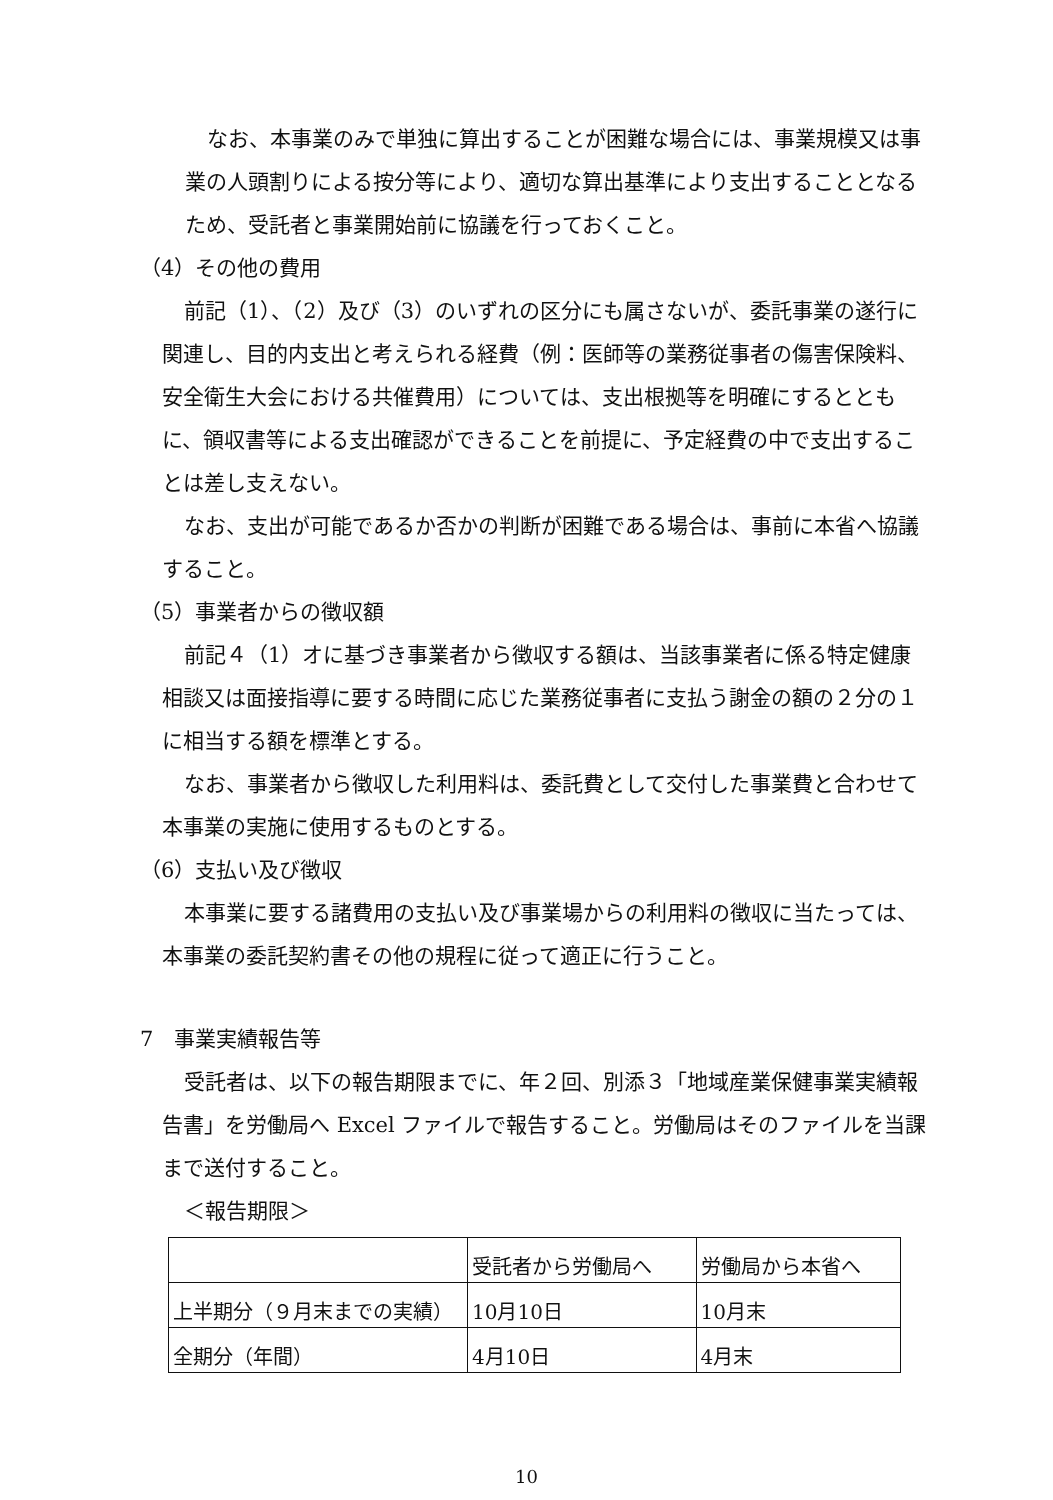なお、本事業のみで単独に算出することが困難な場合には、事業規模又は事業の人頭割りによる按分等により、適切な算出基準により支出することとなるため、受託者と事業開始前に協議を行っておくこと。
（4）その他の費用
前記（1）、（2）及び（3）のいずれの区分にも属さないが、委託事業の遂行に関連し、目的内支出と考えられる経費（例：医師等の業務従事者の傷害保険料、安全衛生大会における共催費用）については、支出根拠等を明確にするとともに、領収書等による支出確認ができることを前提に、予定経費の中で支出することは差し支えない。
なお、支出が可能であるか否かの判断が困難である場合は、事前に本省へ協議すること。
（5）事業者からの徴収額
前記４（1）オに基づき事業者から徴収する額は、当該事業者に係る特定健康相談又は面接指導に要する時間に応じた業務従事者に支払う謝金の額の２分の１に相当する額を標準とする。
なお、事業者から徴収した利用料は、委託費として交付した事業費と合わせて本事業の実施に使用するものとする。
（6）支払い及び徴収
本事業に要する諸費用の支払い及び事業場からの利用料の徴収に当たっては、本事業の委託契約書その他の規程に従って適正に行うこと。
7　事業実績報告等
受託者は、以下の報告期限までに、年２回、別添３「地域産業保健事業実績報告書」を労働局へ Excel ファイルで報告すること。労働局はそのファイルを当課まで送付すること。
＜報告期限＞
| | 受託者から労働局へ | 労働局から本省へ |
| 上半期分（９月末までの実績） | 10月10日 | 10月末 |
| 全期分（年間） | 4月10日 | 4月末 |
10